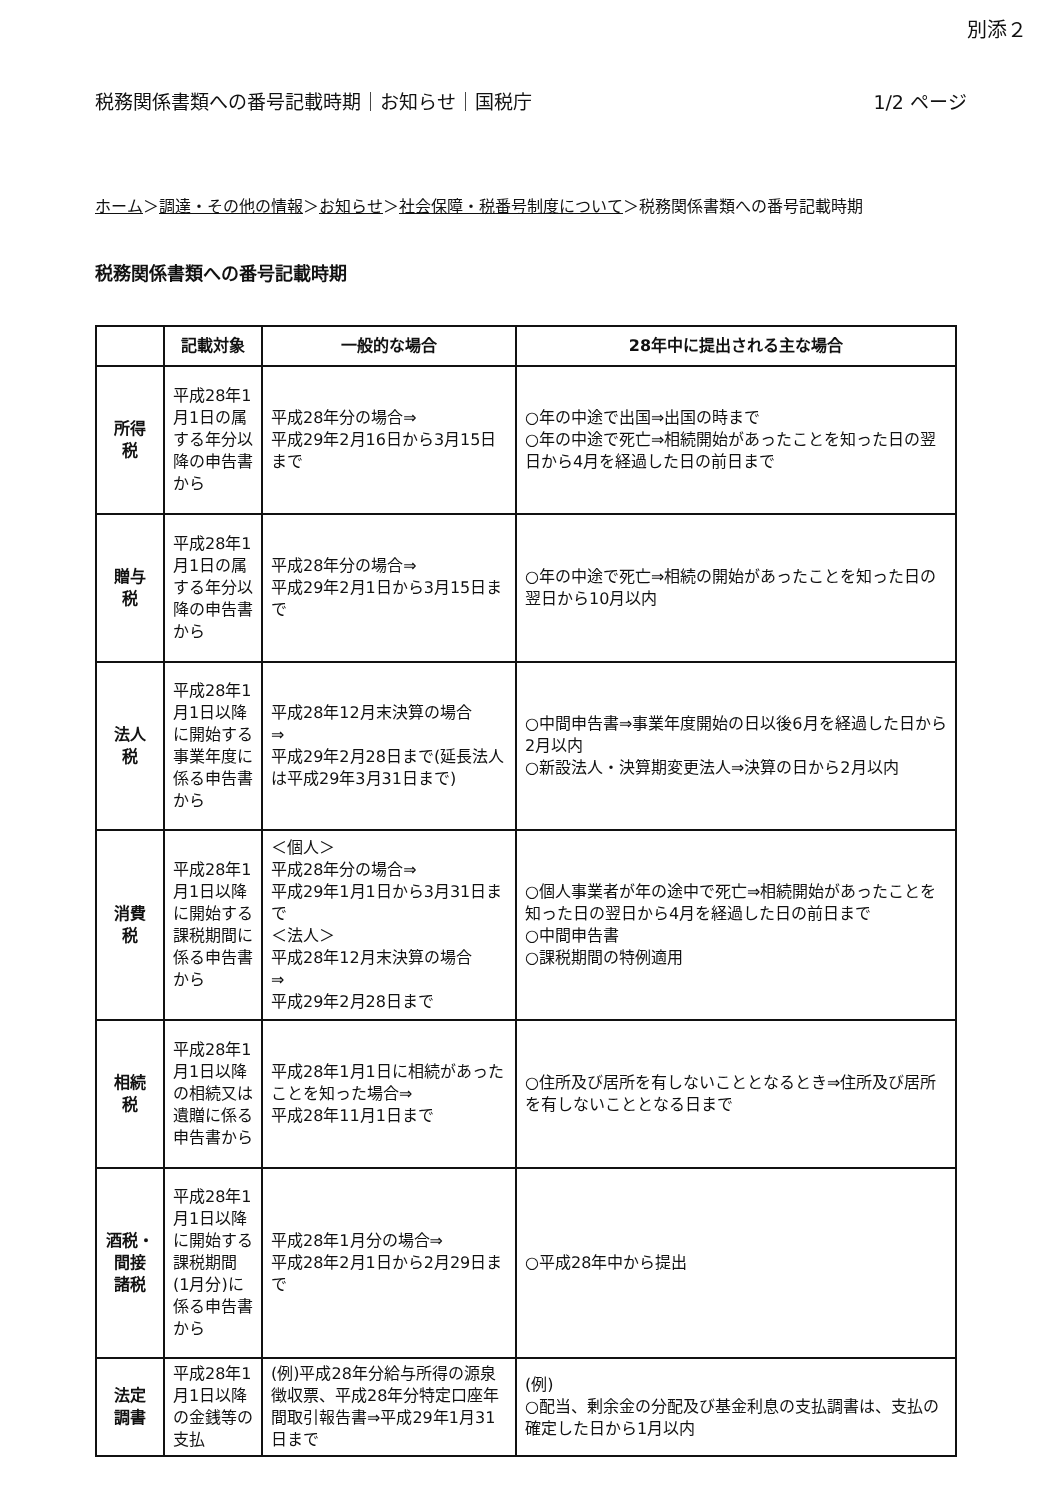別添２
税務関係書類への番号記載時期｜お知らせ｜国税庁 1/2 ページ
ホーム＞調達・その他の情報＞お知らせ＞社会保障・税番号制度について＞税務関係書類への番号記載時期
税務関係書類への番号記載時期
| | 記載対象 | 一般的な場合 | 28年中に提出される主な場合 |
| --- | --- | --- | --- |
| 所得 税 | 平成28年1月1日の属する年分以降の申告書から | 平成28年分の場合⇒ 平成29年2月16日から3月15日まで | ○年の中途で出国⇒出国の時まで ○年の中途で死亡⇒相続開始があったことを知った日の翌日から4月を経過した日の前日まで |
| 贈与 税 | 平成28年1月1日の属する年分以降の申告書から | 平成28年分の場合⇒ 平成29年2月1日から3月15日まで | ○年の中途で死亡⇒相続の開始があったことを知った日の翌日から10月以内 |
| 法人 税 | 平成28年1月1日以降に開始する事業年度に係る申告書から | 平成28年12月末決算の場合 ⇒ 平成29年2月28日まで(延長法人は平成29年3月31日まで) | ○中間申告書⇒事業年度開始の日以後6月を経過した日から2月以内 ○新設法人・決算期変更法人⇒決算の日から2月以内 |
| 消費 税 | 平成28年1月1日以降に開始する課税期間に係る申告書から | ＜個人＞ 平成28年分の場合⇒ 平成29年1月1日から3月31日まで ＜法人＞ 平成28年12月末決算の場合 ⇒ 平成29年2月28日まで | ○個人事業者が年の途中で死亡⇒相続開始があったことを知った日の翌日から4月を経過した日の前日まで ○中間申告書 ○課税期間の特例適用 |
| 相続 税 | 平成28年1月1日以降の相続又は遺贈に係る申告書から | 平成28年1月1日に相続があったことを知った場合⇒ 平成28年11月1日まで | ○住所及び居所を有しないこととなるとき⇒住所及び居所を有しないこととなる日まで |
| 酒税・間接 諸税 | 平成28年1月1日以降に開始する課税期間(1月分)に係る申告書から | 平成28年1月分の場合⇒ 平成28年2月1日から2月29日まで | ○平成28年中から提出 |
| 法定 調書 | 平成28年1月1日以降の金銭等の支払 | (例)平成28年分給与所得の源泉徴収票、平成28年分特定口座年間取引報告書⇒平成29年1月31日まで | (例) ○配当、剰余金の分配及び基金利息の支払調書は、支払の確定した日から1月以内 |